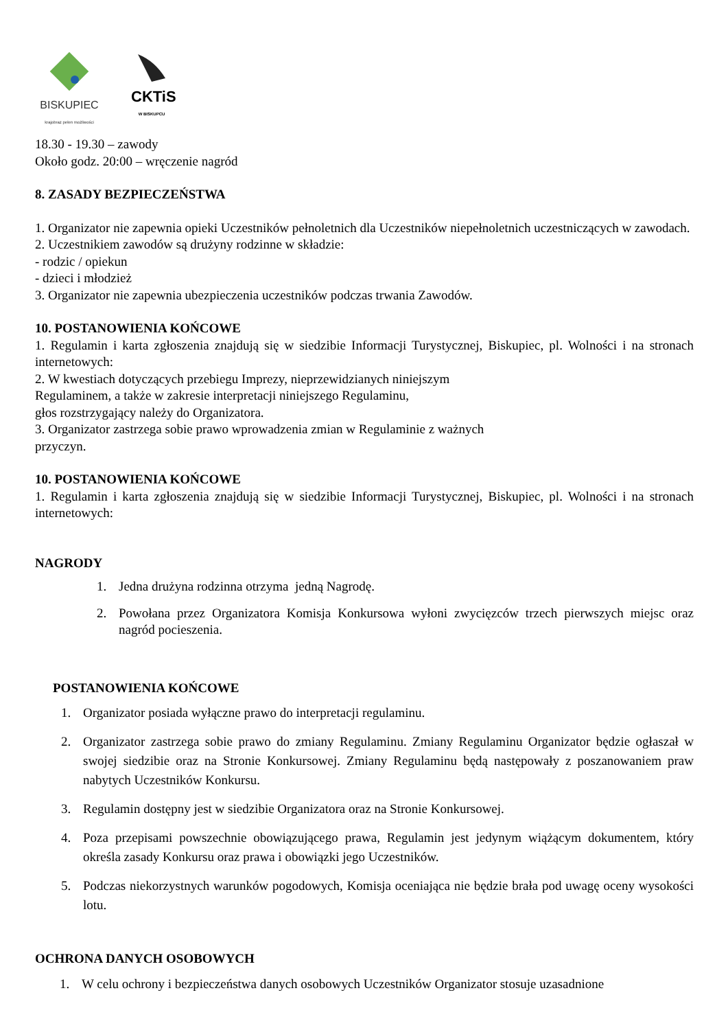BISKUPIEC
krajobraz pełen możliwości
CKTiS
W BISKUPCU
18.30 - 19.30 – zawody
Około godz. 20:00 – wręczenie nagród
8. ZASADY BEZPIECZEŃSTWA
1. Organizator nie zapewnia opieki Uczestników pełnoletnich dla Uczestników niepełnoletnich uczestniczących w zawodach.
2. Uczestnikiem zawodów są drużyny rodzinne w składzie:
- rodzic / opiekun
- dzieci i młodzież
3. Organizator nie zapewnia ubezpieczenia uczestników podczas trwania Zawodów.
10. POSTANOWIENIA KOŃCOWE
1. Regulamin i karta zgłoszenia znajdują się w siedzibie Informacji Turystycznej, Biskupiec, pl. Wolności i na stronach internetowych:
2. W kwestiach dotyczących przebiegu Imprezy, nieprzewidzianych niniejszym
Regulaminem, a także w zakresie interpretacji niniejszego Regulaminu,
głos rozstrzygający należy do Organizatora.
3. Organizator zastrzega sobie prawo wprowadzenia zmian w Regulaminie z ważnych
przyczyn.
10. POSTANOWIENIA KOŃCOWE
1. Regulamin i karta zgłoszenia znajdują się w siedzibie Informacji Turystycznej, Biskupiec, pl. Wolności i na stronach internetowych:
NAGRODY
1. Jedna drużyna rodzinna otrzyma jedną Nagrodę.
2. Powołana przez Organizatora Komisja Konkursowa wyłoni zwycięzców trzech pierwszych miejsc oraz nagród pocieszenia.
POSTANOWIENIA KOŃCOWE
1. Organizator posiada wyłączne prawo do interpretacji regulaminu.
2. Organizator zastrzega sobie prawo do zmiany Regulaminu. Zmiany Regulaminu Organizator będzie ogłaszał w swojej siedzibie oraz na Stronie Konkursowej. Zmiany Regulaminu będą następowały z poszanowaniem praw nabytych Uczestników Konkursu.
3. Regulamin dostępny jest w siedzibie Organizatora oraz na Stronie Konkursowej.
4. Poza przepisami powszechnie obowiązującego prawa, Regulamin jest jedynym wiążącym dokumentem, który określa zasady Konkursu oraz prawa i obowiązki jego Uczestników.
5. Podczas niekorzystnych warunków pogodowych, Komisja oceniająca nie będzie brała pod uwagę oceny wysokości lotu.
OCHRONA DANYCH OSOBOWYCH
1. W celu ochrony i bezpieczeństwa danych osobowych Uczestników Organizator stosuje uzasadnione